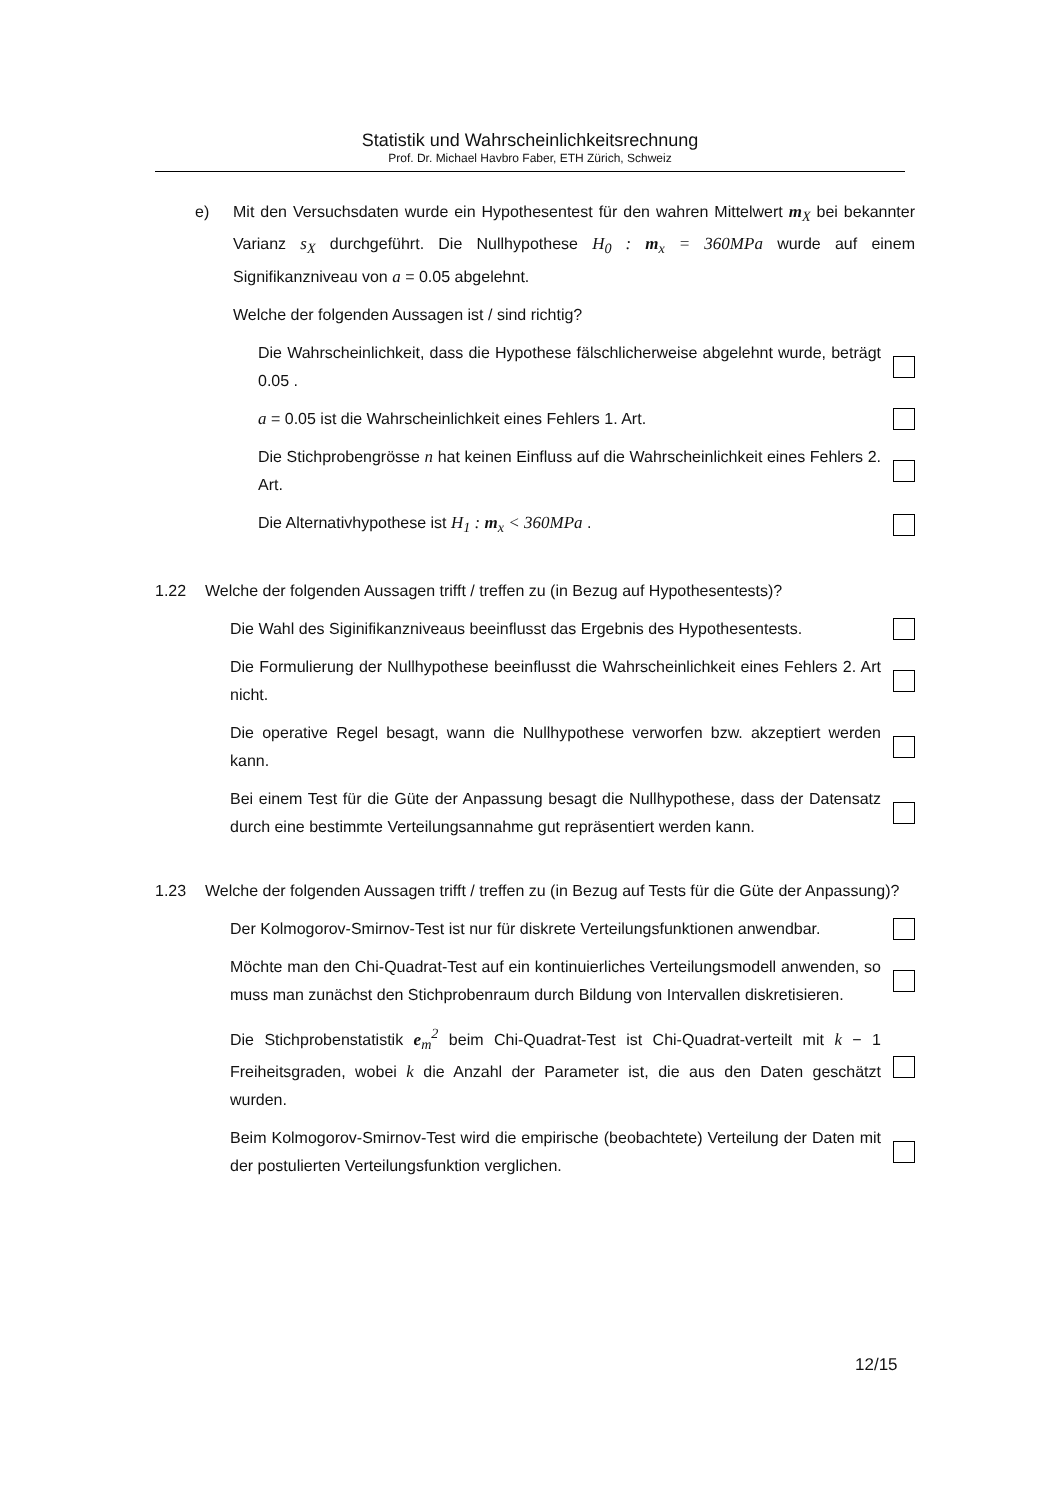Statistik und Wahrscheinlichkeitsrechnung
Prof. Dr. Michael Havbro Faber, ETH Zürich, Schweiz
e) Mit den Versuchsdaten wurde ein Hypothesentest für den wahren Mittelwert m<sub>X</sub> bei bekannter Varianz s<sub>X</sub> durchgeführt. Die Nullhypothese H<sub>0</sub> : m<sub>x</sub> = 360MPa wurde auf einem Signifikanzniveau von a = 0.05 abgelehnt.
Welche der folgenden Aussagen ist / sind richtig?
Die Wahrscheinlichkeit, dass die Hypothese fälschlicherweise abgelehnt wurde, beträgt 0.05 .
a = 0.05 ist die Wahrscheinlichkeit eines Fehlers 1. Art.
Die Stichprobengrösse n hat keinen Einfluss auf die Wahrscheinlichkeit eines Fehlers 2. Art.
Die Alternativhypothese ist H<sub>1</sub> : m<sub>x</sub> < 360MPa .
1.22 Welche der folgenden Aussagen trifft / treffen zu (in Bezug auf Hypothesentests)?
Die Wahl des Siginifikanzniveaus beeinflusst das Ergebnis des Hypothesentests.
Die Formulierung der Nullhypothese beeinflusst die Wahrscheinlichkeit eines Fehlers 2. Art nicht.
Die operative Regel besagt, wann die Nullhypothese verworfen bzw. akzeptiert werden kann.
Bei einem Test für die Güte der Anpassung besagt die Nullhypothese, dass der Datensatz durch eine bestimmte Verteilungsannahme gut repräsentiert werden kann.
1.23 Welche der folgenden Aussagen trifft / treffen zu (in Bezug auf Tests für die Güte der Anpassung)?
Der Kolmogorov-Smirnov-Test ist nur für diskrete Verteilungsfunktionen anwendbar.
Möchte man den Chi-Quadrat-Test auf ein kontinuierliches Verteilungsmodell anwenden, so muss man zunächst den Stichprobenraum durch Bildung von Intervallen diskretisieren.
Die Stichprobenstatistik e<sub>m</sub><sup>2</sup> beim Chi-Quadrat-Test ist Chi-Quadrat-verteilt mit k − 1 Freiheitsgraden, wobei k die Anzahl der Parameter ist, die aus den Daten geschätzt wurden.
Beim Kolmogorov-Smirnov-Test wird die empirische (beobachtete) Verteilung der Daten mit der postulierten Verteilungsfunktion verglichen.
12/15